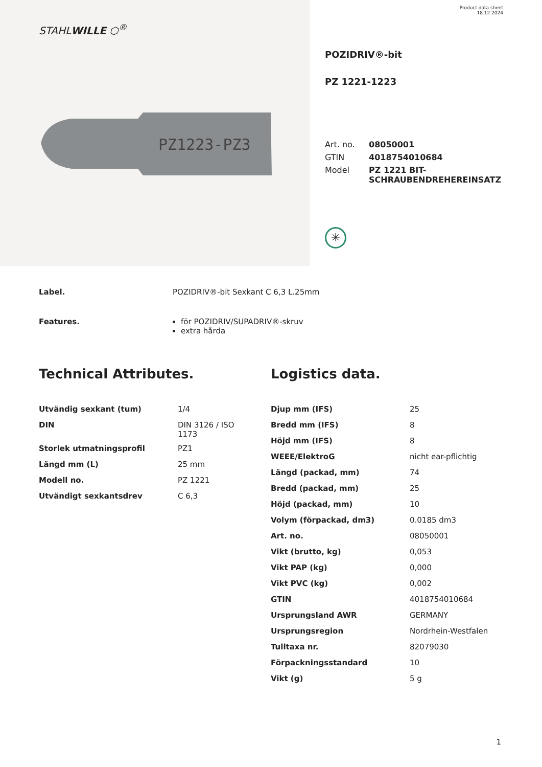STAHLWILLE ⬡<sup>®</sup>
PZ1223-PZ3
Product data sheet
18.12.2024
POZIDRIV®-bit
PZ 1221-1223
| Art. no. | 08050001 |
| GTIN | 4018754010684 |
| Model | PZ 1221 BIT- SCHRAUBENDREHEREINSATZ |
✳
Label. POZIDRIV®-bit Sexkant C 6,3 L.25mm
Features. för POZIDRIV/SUPADRIV®-skruv
extra hårda
Technical Attributes.
| Utvändig sexkant (tum) | 1/4 |
| DIN | DIN 3126 / ISO 1173 |
| Storlek utmatningsprofil | PZ1 |
| Längd mm (L) | 25 mm |
| Modell no. | PZ 1221 |
| Utvändigt sexkantsdrev | C 6,3 |
Logistics data.
| Djup mm (IFS) | 25 |
| Bredd mm (IFS) | 8 |
| Höjd mm (IFS) | 8 |
| WEEE/ElektroG | nicht ear-pflichtig |
| Längd (packad, mm) | 74 |
| Bredd (packad, mm) | 25 |
| Höjd (packad, mm) | 10 |
| Volym (förpackad, dm3) | 0.0185 dm3 |
| Art. no. | 08050001 |
| Vikt (brutto, kg) | 0,053 |
| Vikt PAP (kg) | 0,000 |
| Vikt PVC (kg) | 0,002 |
| GTIN | 4018754010684 |
| Ursprungsland AWR | GERMANY |
| Ursprungsregion | Nordrhein-Westfalen |
| Tulltaxa nr. | 82079030 |
| Förpackningsstandard | 10 |
| Vikt (g) | 5 g |
1